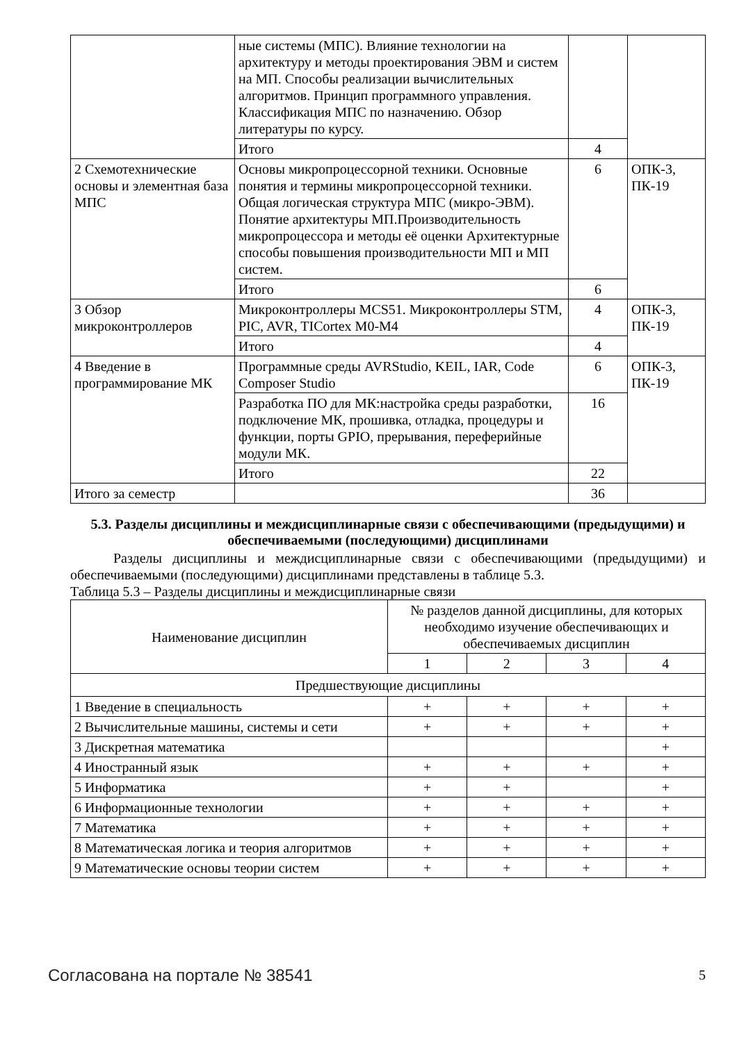| | ные системы (МПС). Влияние технологии на архитектуру и методы проектирования ЭВМ и систем на МП. Способы реализации вычислительных алгоритмов. Принцип программного управления. Классификация МПС по назначению. Обзор литературы по курсу. | | |
| | Итого | 4 | |
| 2 Схемотехнические основы и элементная база МПС | Основы микропроцессорной техники. Основные понятия и термины микропроцессорной техники. Общая логическая структура МПС (микро-ЭВМ). Понятие архитектуры МП.Производительность микропроцессора и методы её оценки Архитектурные способы повышения производительности МП и МП систем. | 6 | ОПК-3, ПК-19 |
| | Итого | 6 | |
| 3 Обзор микроконтроллеров | Микроконтроллеры MCS51. Микроконтроллеры STM, PIC, AVR, TICortex M0-M4 | 4 | ОПК-3, ПК-19 |
| | Итого | 4 | |
| 4 Введение в программирование МК | Программные среды AVRStudio, KEIL, IAR, Code Composer Studio | 6 | ОПК-3, ПК-19 |
| | Разработка ПО для МК:настройка среды разработки, подключение МК, прошивка, отладка, процедуры и функции, порты GPIO, прерывания, переферийные модули МК. | 16 | |
| | Итого | 22 | |
| Итого за семестр | | 36 | |
5.3. Разделы дисциплины и междисциплинарные связи с обеспечивающими (предыдущими) и обеспечиваемыми (последующими) дисциплинами
Разделы дисциплины и междисциплинарные связи с обеспечивающими (предыдущими) и обеспечиваемыми (последующими) дисциплинами представлены в таблице 5.3.
Таблица 5.3 – Разделы дисциплины и междисциплинарные связи
| Наименование дисциплин | № разделов данной дисциплины, для которых необходимо изучение обеспечивающих и обеспечиваемых дисциплин | | | |
| --- | --- | --- | --- | --- |
| | 1 | 2 | 3 | 4 |
| Предшествующие дисциплины | | | | |
| 1 Введение в специальность | + | + | + | + |
| 2 Вычислительные машины, системы и сети | + | + | + | + |
| 3 Дискретная математика | | | | + |
| 4 Иностранный язык | + | + | + | + |
| 5 Информатика | + | + | | + |
| 6 Информационные технологии | + | + | + | + |
| 7 Математика | + | + | + | + |
| 8 Математическая логика и теория алгоритмов | + | + | + | + |
| 9 Математические основы теории систем | + | + | + | + |
Согласована на портале № 38541 5